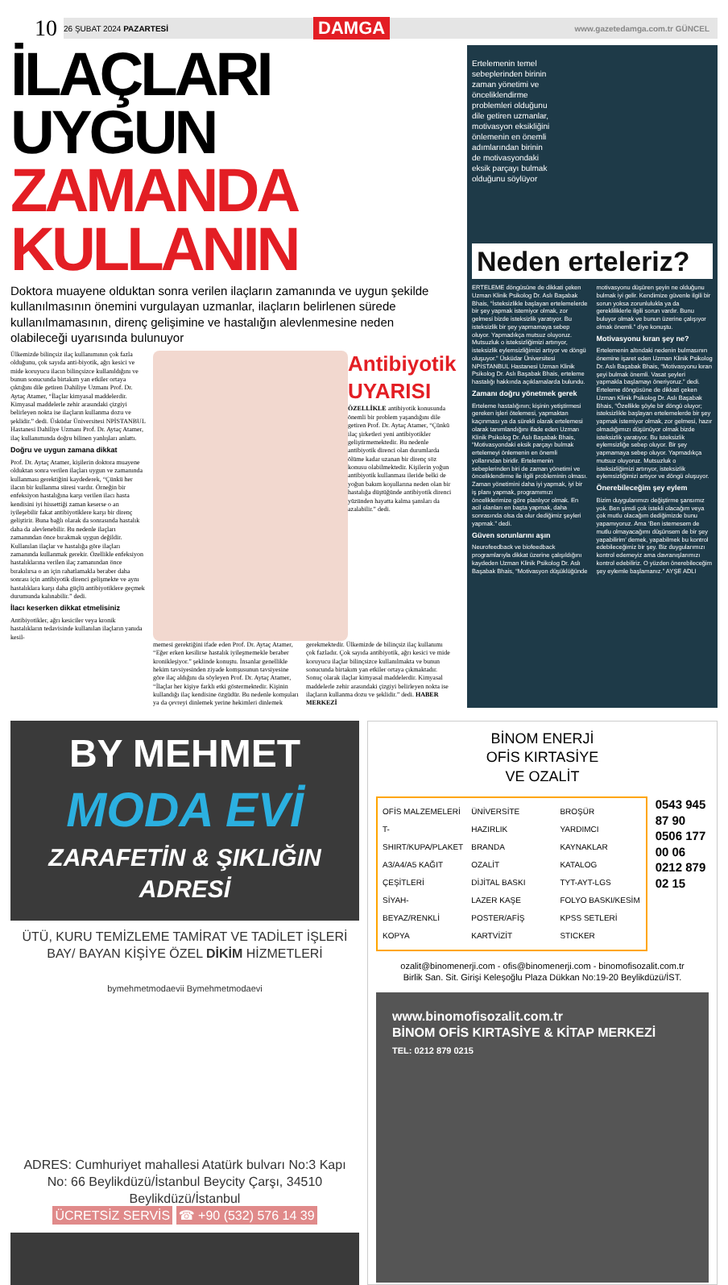10 26 ŞUBAT 2024 PAZARTESİ DAMGA www.gazetedamga.com.tr GÜNCEL
İLAÇLARI UYGUN
ZAMANDA KULLANIN
Doktora muayene olduktan sonra verilen ilaçların zamanında ve uygun şekilde kullanılmasının önemini vurgulayan uzmanlar, ilaçların belirlenen sürede kullanılmamasının, direnç gelişimine ve hastalığın alevlenmesine neden olabileceği uyarısında bulunuyor
Ülkemizde bilinçsiz ilaç kullanımının çok fazla olduğunu, çok sayıda anti-biyotik, ağrı kesici ve mide koruyucu ilacın bilinçsizce kullanıldığını ve bunun sonucunda birtakım yan etkiler ortaya çıktığını dile getiren Dahiliye Uzmanı Prof. Dr. Aytaç Atamer, “İlaçlar kimyasal maddelerdir. Kimyasal maddelerle zehir arasındaki çizgiyi belirleyen nokta ise ilaçların kullanma dozu ve şeklidir.” dedi. Üsküdar Üniversitesi NPİSTANBUL Hastanesi Dahiliye Uzmanı Prof. Dr. Aytaç Atamer, ilaç kullanımında doğru bilinen yanlışları anlattı.
Doğru ve uygun zamana dikkat
Prof. Dr. Aytaç Atamer, kişilerin doktora muayene olduktan sonra verilen ilaçları uygun ve zamanında kullanması gerektiğini kaydederek, “Çünkü her ilacın bir kullanma süresi vardır. Örneğin bir enfeksiyon hastalığına karşı verilen ilacı hasta kendisini iyi hissettiği zaman keserse o an iyileşebilir fakat antibiyotiklere karşı bir direnç geliştirir. Buna bağlı olarak da sonrasında hastalık daha da alevlenebilir. Bu nedenle ilaçları zamanından önce bırakmak uygun değildir. Kullanılan ilaçlar ve hastalığa göre ilaçları zamanında kullanmak gerekir. Özellikle enfeksiyon hastalıklarına verilen ilaç zamanından önce bırakılırsa o an için rahatlamakla beraber daha sonrası için antibiyotik direnci gelişmekte ve aynı hastalıklara karşı daha güçlü antibiyotiklere geçmek durumunda kalınabilir.” dedi.
İlacı keserken dikkat etmelisiniz
Antibiyotikler, ağrı kesiciler veya kronik hastalıkların tedavisinde kullanılan ilaçların yanıda kesil-
Antibiyotik UYARISI
ÖZELLİKLE antibiyotik konusunda önemli bir problem yaşandığını dile getiren Prof. Dr. Aytaç Atamer, “Çünkü ilaç şirketleri yeni antibiyotikler geliştirmemektedir. Bu nedenle antibiyotik direnci olan durumlarda ölüme kadar uzanan bir direnç söz konusu olabilmektedir. Kişilerin yoğun antibiyotik kullanması ileride belki de yoğun bakım koşullarına neden olan bir hastalığa düştüğünde antibiyotik direnci yüzünden hayatta kalma şansları da azalabilir.” dedi.
memesi gerektiğini ifade eden Prof. Dr. Aytaç Atamer, “Eğer erken kesilirse hastalık iyileşmemekle beraber kronikleşiyor.” şeklinde konuştu. İnsanlar genellikle hekim tavsiyesinden ziyade komşusunun tavsiyesine göre ilaç aldığını da söyleyen Prof. Dr. Aytaç Atamer, “İlaçlar her kişiye farklı etki göstermektedir. Kişinin kullandığı ilaç kendisine özgüdür. Bu nedenle komşuları ya da çevreyi dinlemek yerine hekimleri dinlemek
gerekmektedir. Ülkemizde de bilinçsiz ilaç kullanımı çok fazladır. Çok sayıda antibiyotik, ağrı kesici ve mide koruyucu ilaçlar bilinçsizce kullanılmakta ve bunun sonucunda birtakım yan etkiler ortaya çıkmaktadır. Sonuç olarak ilaçlar kimyasal maddelerdir. Kimyasal maddelerle zehir arasındaki çizgiyi belirleyen nokta ise ilaçların kullanma dozu ve şeklidir.” dedi. HABER MERKEZİ
Ertelemenin temel sebeplerinden birinin zaman yönetimi ve önceliklendirme problemleri olduğunu dile getiren uzmanlar, motivasyon eksikliğini önlemenin en önemli adımlarından birinin de motivasyondaki eksik parçayı bulmak olduğunu söylüyor
Neden erteleriz?
ERTELEME döngüsüne de dikkati çeken Uzman Klinik Psikolog Dr. Aslı Başabak Bhais, “İsteksizlikle başlayan ertelemelerde bir şey yapmak istemiyor olmak, zor gelmesi bizde isteksizlik yaratıyor. Bu isteksizlik bir şey yapmamaya sebep oluyor. Yapmadıkça mutsuz oluyoruz. Mutsuzluk o isteksizliğimizi artırıyor, isteksizlik eylemsizliğimizi artıyor ve döngü oluşuyor.” Üsküdar Üniversitesi NPİSTANBUL Hastanesi Uzman Klinik Psikolog Dr. Aslı Başabak Bhais, erteleme hastalığı hakkında açıklamalarda bulundu.
Zamanı doğru yönetmek gerek
Erteleme hastalığının; kişinin yetiştirmesi gereken işleri ötelemesi, yapmaktan kaçınması ya da sürekli olarak ertelemesi olarak tanımlandığını ifade eden Uzman Klinik Psikolog Dr. Aslı Başabak Bhais, “Motivasyondaki eksik parçayı bulmak ertelemeyi önlemenin en önemli yollarından biridir. Ertelemenin sebeplerinden biri de zaman yönetimi ve önceliklendirme ile ilgili probleminin olması. Zaman yönetimini daha iyi yapmak, iyi bir iş planı yapmak, programımızı önceliklerimize göre planlıyor olmak. En acil olanları en başta yapmak, daha sonrasında olsa da olur dediğimiz şeyleri yapmak.” dedi.
Güven sorunlarını aşın
Neurofeedback ve biofeedback programlarıyla dikkat üzerine çalışıldığını kaydeden Uzman Klinik Psikolog Dr. Aslı Başabak Bhais, “Motivasyon düşüklüğünde motivasyonu düşüren şeyin ne olduğunu bulmak iyi gelir. Kendimize güvenle ilgili bir sorun yoksa zorunlulukla ya da gerekliliklerle ilgili sorun vardır. Bunu buluyor olmak ve bunun üzerine çalışıyor olmak önemli.” diye konuştu.
Motivasyonu kıran şey ne?
Ertelemenin altındaki nedenin bulmasının önemine işaret eden Uzman Klinik Psikolog Dr. Aslı Başabak Bhais, “Motivasyonu kıran şeyi bulmak önemli. Vasat şeyleri yapmakla başlamayı öneriyoruz.” dedi. Erteleme döngüsüne de dikkati çeken Uzman Klinik Psikolog Dr. Aslı Başabak Bhais, “Özellikle şöyle bir döngü oluyor; isteksizlikle başlayan ertelemelerde bir şey yapmak istemiyor olmak, zor gelmesi, hazır olmadığımızı düşünüyor olmak bizde isteksizlik yaratıyor. Bu isteksizlik eylemsizliğe sebep oluyor. Bir şey yapmamaya sebep oluyor. Yapmadıkça mutsuz oluyoruz. Mutsuzluk o isteksizliğimizi artırıyor, isteksizlik eylemsizliğimizi artıyor ve döngü oluşuyor.
Önerebileceğim şey eylem
Bizim duygularımızı değiştirme şansımız yok. Ben şimdi çok istekli olacağım veya çok mutlu olacağım dediğimizde bunu yapamıyoruz. Ama ‘Ben istemesem de mutlu olmayacağımı düşünsem de bir şey yapabilirim’ demek, yapabilmek bu kontrol edebileceğimiz bir şey. Biz duygularımızı kontrol edemeyiz ama davranışlarımızı kontrol edebiliriz. O yüzden önerebileceğim şey eylemle başlamanız.” AYŞE ADLI
BY MEHMET
MODA EVİ
ZARAFETİN & ŞIKLIĞIN ADRESİ
ÜTÜ, KURU TEMİZLEME TAMİRAT VE TADİLET İŞLERİ BAY/ BAYAN KİŞİYE ÖZEL DİKİM HİZMETLERİ
bymehmetmodaevii Bymehmetmodaevi
ADRES: Cumhuriyet mahallesi Atatürk bulvarı No:3 Kapı No: 66 Beylikdüzü/İstanbul Beycity Çarşı, 34510 Beylikdüzü/İstanbul
ÜCRETSİZ SERVİS ☎ +90 (532) 576 14 39
BİNOM ENERJİ
OFİS KIRTASİYE
VE OZALİT
OFİS MALZEMELERİ
T-SHIRT/KUPA/PLAKET
A3/A4/A5 KAĞIT ÇEŞİTLERİ
SİYAH-BEYAZ/RENKLİ KOPYA
ÜNİVERSİTE HAZIRLIK
BRANDA
OZALİT
DİJİTAL BASKI
LAZER KAŞE
POSTER/AFİŞ
KARTVİZİT
BROŞÜR
YARDIMCI KAYNAKLAR
KATALOG
TYT-AYT-LGS
FOLYO BASKI/KESİM
KPSS SETLERİ
STICKER
0543 945 87 90
0506 177 00 06
0212 879 02 15
ozalit@binomenerji.com - ofis@binomenerji.com - binomofisozalit.com.tr
Birlik San. Sit. Girişi Keleşoğlu Plaza Dükkan No:19-20 Beylikdüzü/İST.
www.binomofisozalit.com.tr
BİNOM OFİS KIRTASİYE & KİTAP MERKEZİ
TEL: 0212 879 0215